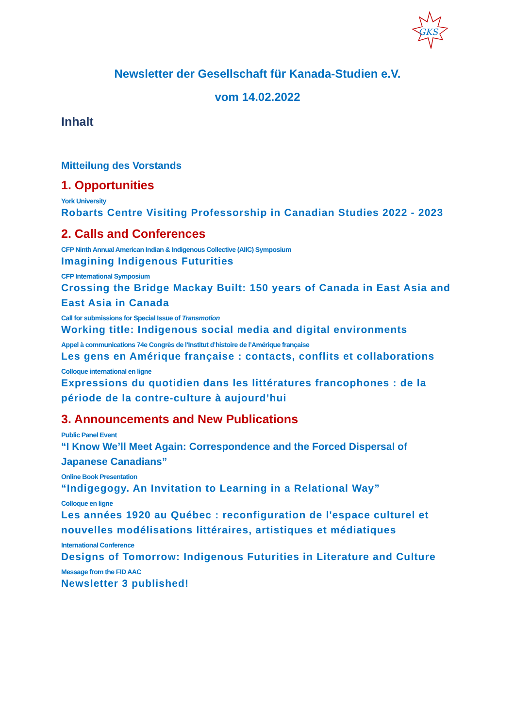GKS
Newsletter der Gesellschaft für Kanada-Studien e.V.
vom 14.02.2022
Inhalt
Mitteilung des Vorstands
1. Opportunities
York University
Robarts Centre Visiting Professorship in Canadian Studies 2022 - 2023
2. Calls and Conferences
CFP Ninth Annual American Indian & Indigenous Collective (AIIC) Symposium
Imagining Indigenous Futurities
CFP International Symposium
Crossing the Bridge Mackay Built: 150 years of Canada in East Asia and East Asia in Canada
Call for submissions for Special Issue of Transmotion
Working title: Indigenous social media and digital environments
Appel à communications 74e Congrès de l’Institut d’histoire de l’Amérique française
Les gens en Amérique française : contacts, conflits et collaborations
Colloque international en ligne
Expressions du quotidien dans les littératures francophones : de la période de la contre-culture à aujourd’hui
3. Announcements and New Publications
Public Panel Event
“I Know We’ll Meet Again: Correspondence and the Forced Dispersal of Japanese Canadians”
Online Book Presentation
“Indigegogy. An Invitation to Learning in a Relational Way”
Colloque en ligne
Les années 1920 au Québec : reconfiguration de l'espace culturel et nouvelles modélisations littéraires, artistiques et médiatiques
International Conference
Designs of Tomorrow: Indigenous Futurities in Literature and Culture
Message from the FID AAC
Newsletter 3 published!